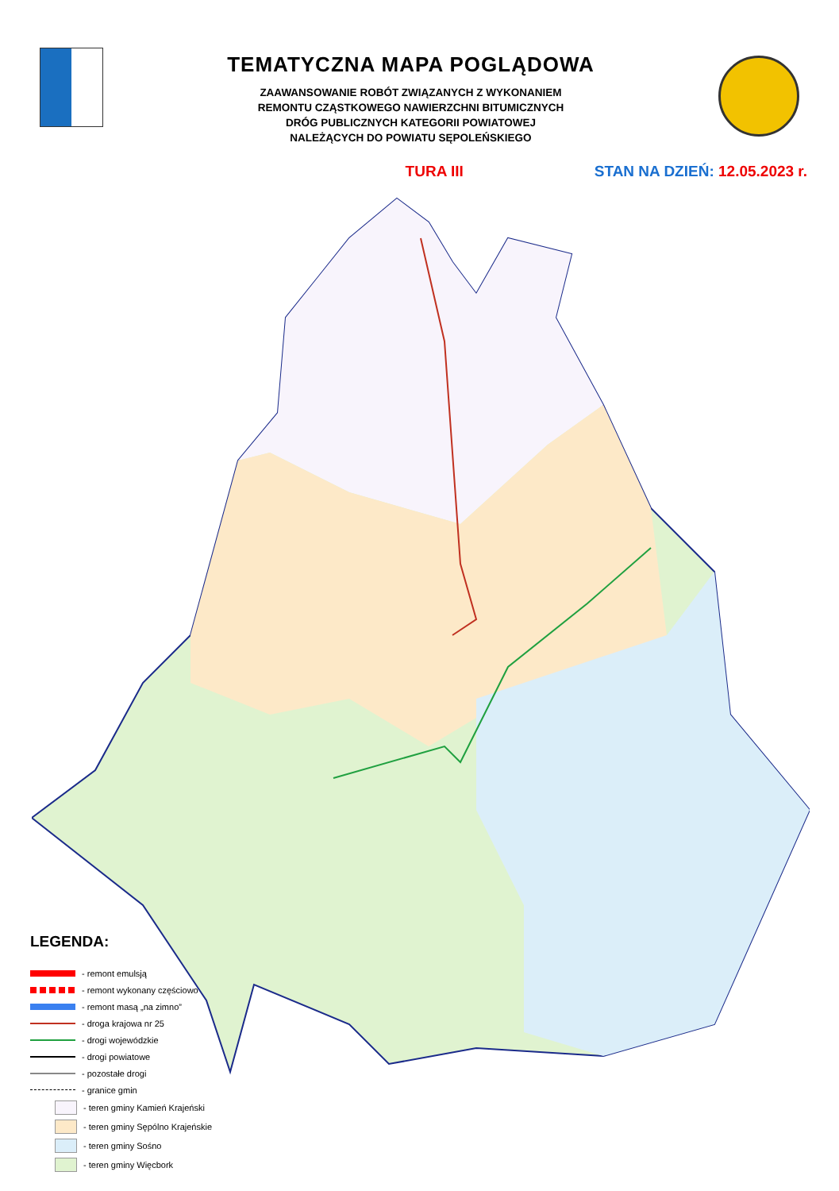TEMATYCZNA MAPA POGLĄDOWA
ZAAWANSOWANIE ROBÓT ZWIĄZANYCH Z WYKONANIEM
REMONTU CZĄSTKOWEGO NAWIERZCHNI BITUMICZNYCH
DRÓG PUBLICZNYCH KATEGORII POWIATOWEJ
NALEŻĄCYCH DO POWIATU SĘPOLEŃSKIEGO
TURA III STAN NA DZIEŃ: 12.05.2023 r.
LEGENDA:
- remont emulsją
- remont wykonany częściowo
- remont masą „na zimno”
- droga krajowa nr 25
- drogi wojewódzkie
- drogi powiatowe
- pozostałe drogi
- granice gmin
- teren gminy Kamień Krajeński
- teren gminy Sępólno Krajeńskie
- teren gminy Sośno
- teren gminy Więcbork